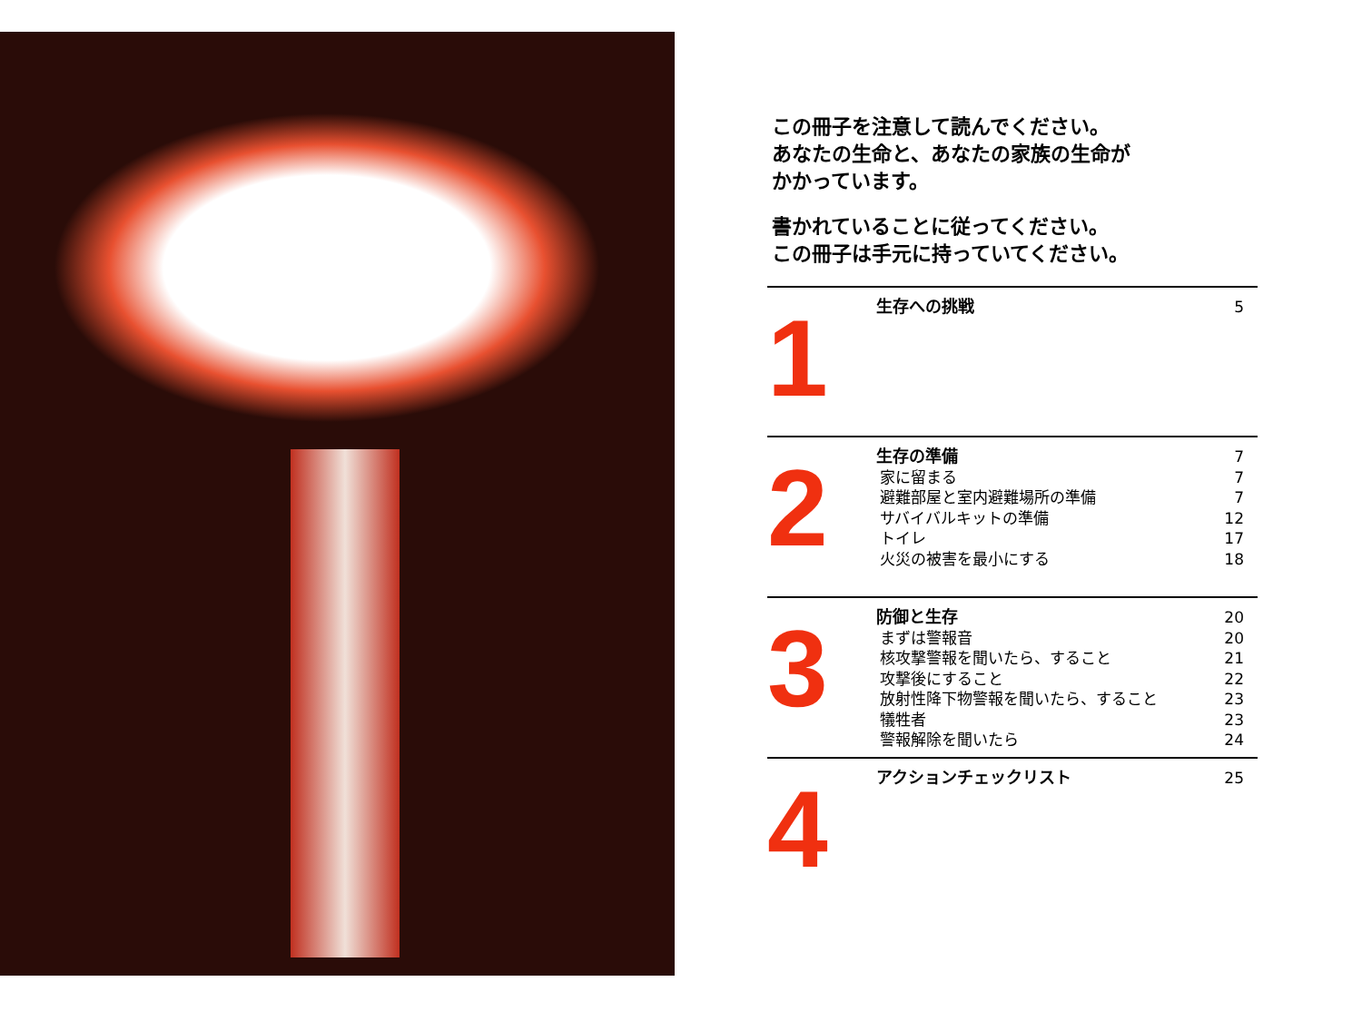この冊子を注意して読んでください。
あなたの生命と、あなたの家族の生命が
かかっています。
書かれていることに従ってください。
この冊子は手元に持っていてください。
1
生存への挑戦 5
2
生存の準備 7
家に留まる 7
避難部屋と室内避難場所の準備 7
サバイバルキットの準備 12
トイレ 17
火災の被害を最小にする 18
3
防御と生存 20
まずは警報音 20
核攻撃警報を聞いたら、すること 21
攻撃後にすること 22
放射性降下物警報を聞いたら、すること 23
犠牲者 23
警報解除を聞いたら 24
4
アクションチェックリスト 25